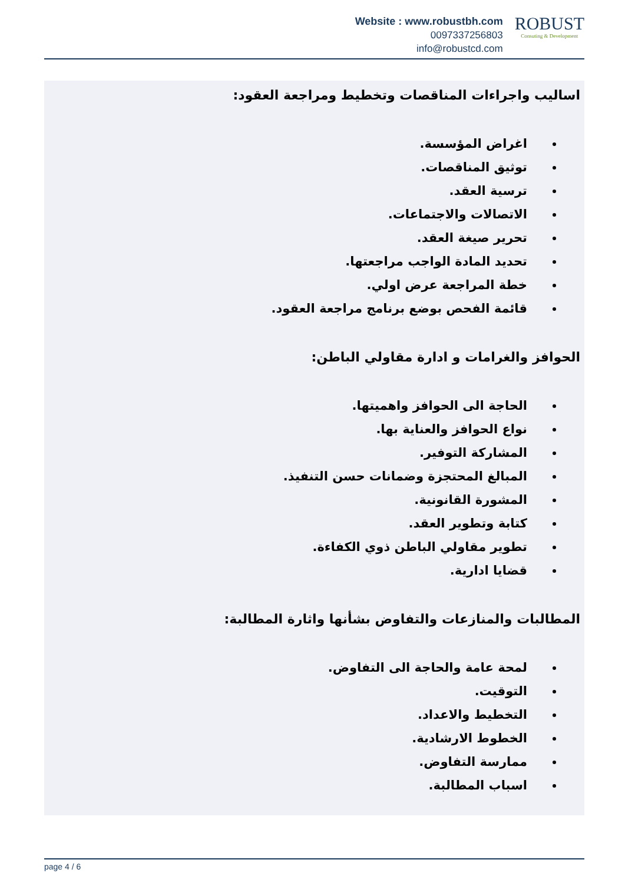Website : www.robustbh.com
0097337256803
info@robustcd.com
ROBUST
Consuting & Development
اساليب واجراءات المناقصات وتخطيط ومراجعة العقود:
اغراض المؤسسة.
توثيق المناقصات.
ترسية العقد.
الاتصالات والاجتماعات.
تحرير صيغة العقد.
تحديد المادة الواجب مراجعتها.
خطة المراجعة عرض اولي.
قائمة الفحص بوضع برنامج مراجعة العقود.
الحوافز والغرامات و ادارة مقاولي الباطن:
الحاجة الى الحوافز واهميتها.
نواع الحوافز والعناية بها.
المشاركة التوفير.
المبالغ المحتجزة وضمانات حسن التنفيذ.
المشورة القانونية.
كتابة وتطوير العقد.
تطوير مقاولي الباطن ذوي الكفاءة.
قضايا ادارية.
المطالبات والمنازعات والتفاوض بشأنها واثارة المطالبة:
لمحة عامة والحاجة الى التفاوض.
التوقيت.
التخطيط والاعداد.
الخطوط الارشادية.
ممارسة التفاوض.
اسباب المطالبة.
page 4 / 6